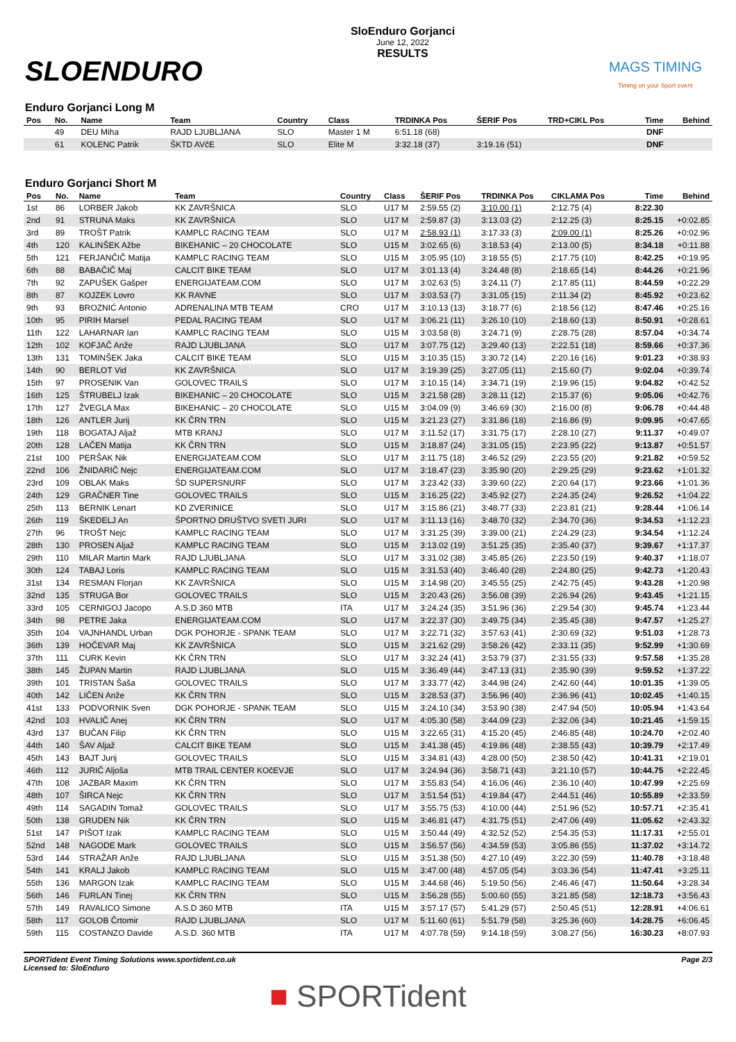SLOENDURO
SloEnduro Gorjanci
June 12, 2022
RESULTS
MAGS TIMING
Timing on your Sport event
Enduro Gorjanci Long M
| Pos | No. | Name | Team | Country | Class | TRDINKA Pos | ŠERIF Pos | TRD+CIKL Pos | Time | Behind |
| --- | --- | --- | --- | --- | --- | --- | --- | --- | --- | --- |
| | 49 | DEU Miha | RAJD LJUBLJANA | SLO | Master 1 M | 6:51.18 (68) | | | DNF | |
| | 61 | KOLENC Patrik | ŠKTD AVčE | SLO | Elite M | 3:32.18 (37) | 3:19.16 (51) | | DNF | |
Enduro Gorjanci Short M
| Pos | No. | Name | Team | Country | Class | ŠERIF Pos | TRDINKA Pos | CIKLAMA Pos | Time | Behind |
| --- | --- | --- | --- | --- | --- | --- | --- | --- | --- | --- |
| 1st | 86 | LORBER Jakob | KK ZAVRŠNICA | SLO | U17 M | 2:59.55 (2) | 3:10.00 (1) | 2:12.75 (4) | 8:22.30 | |
| 2nd | 91 | STRUNA Maks | KK ZAVRŠNICA | SLO | U17 M | 2:59.87 (3) | 3:13.03 (2) | 2:12.25 (3) | 8:25.15 | +0:02.85 |
| 3rd | 89 | TROŠT Patrik | KAMPLC RACING TEAM | SLO | U17 M | 2:58.93 (1) | 3:17.33 (3) | 2:09.00 (1) | 8:25.26 | +0:02.96 |
| 4th | 120 | KALINŠEK Ažbe | BIKEHANIC – 20 CHOCOLATE | SLO | U15 M | 3:02.65 (6) | 3:18.53 (4) | 2:13.00 (5) | 8:34.18 | +0:11.88 |
| 5th | 121 | FERJANČIČ Matija | KAMPLC RACING TEAM | SLO | U15 M | 3:05.95 (10) | 3:18.55 (5) | 2:17.75 (10) | 8:42.25 | +0:19.95 |
| 6th | 88 | BABAČIČ Maj | CALCIT BIKE TEAM | SLO | U17 M | 3:01.13 (4) | 3:24.48 (8) | 2:18.65 (14) | 8:44.26 | +0:21.96 |
| 7th | 92 | ZAPUŠEK Gašper | ENERGIJATEAM.COM | SLO | U17 M | 3:02.63 (5) | 3:24.11 (7) | 2:17.85 (11) | 8:44.59 | +0:22.29 |
| 8th | 87 | KOJZEK Lovro | KK RAVNE | SLO | U17 M | 3:03.53 (7) | 3:31.05 (15) | 2:11.34 (2) | 8:45.92 | +0:23.62 |
| 9th | 93 | BROZNIĆ Antonio | ADRENALINA MTB TEAM | CRO | U17 M | 3:10.13 (13) | 3:18.77 (6) | 2:18.56 (12) | 8:47.46 | +0:25.16 |
| 10th | 95 | PIRIH Marsel | PEDAL RACING TEAM | SLO | U17 M | 3:06.21 (11) | 3:26.10 (10) | 2:18.60 (13) | 8:50.91 | +0:28.61 |
| 11th | 122 | LAHARNAR Ian | KAMPLC RACING TEAM | SLO | U15 M | 3:03.58 (8) | 3:24.71 (9) | 2:28.75 (28) | 8:57.04 | +0:34.74 |
| 12th | 102 | KOFJAČ Anže | RAJD LJUBLJANA | SLO | U17 M | 3:07.75 (12) | 3:29.40 (13) | 2:22.51 (18) | 8:59.66 | +0:37.36 |
| 13th | 131 | TOMINŠEK Jaka | CALCIT BIKE TEAM | SLO | U15 M | 3:10.35 (15) | 3:30.72 (14) | 2:20.16 (16) | 9:01.23 | +0:38.93 |
| 14th | 90 | BERLOT Vid | KK ZAVRŠNICA | SLO | U17 M | 3:19.39 (25) | 3:27.05 (11) | 2:15.60 (7) | 9:02.04 | +0:39.74 |
| 15th | 97 | PROSENIK Van | GOLOVEC TRAILS | SLO | U17 M | 3:10.15 (14) | 3:34.71 (19) | 2:19.96 (15) | 9:04.82 | +0:42.52 |
| 16th | 125 | ŠTRUBELJ Izak | BIKEHANIC – 20 CHOCOLATE | SLO | U15 M | 3:21.58 (28) | 3:28.11 (12) | 2:15.37 (6) | 9:05.06 | +0:42.76 |
| 17th | 127 | ŽVEGLA Max | BIKEHANIC – 20 CHOCOLATE | SLO | U15 M | 3:04.09 (9) | 3:46.69 (30) | 2:16.00 (8) | 9:06.78 | +0:44.48 |
| 18th | 126 | ANTLER Jurij | KK ČRN TRN | SLO | U15 M | 3:21.23 (27) | 3:31.86 (18) | 2:16.86 (9) | 9:09.95 | +0:47.65 |
| 19th | 118 | BOGATAJ Aljaž | MTB KRANJ | SLO | U17 M | 3:11.52 (17) | 3:31.75 (17) | 2:28.10 (27) | 9:11.37 | +0:49.07 |
| 20th | 128 | LAČEN Matija | KK ČRN TRN | SLO | U15 M | 3:18.87 (24) | 3:31.05 (15) | 2:23.95 (22) | 9:13.87 | +0:51.57 |
| 21st | 100 | PERŠAK Nik | ENERGIJATEAM.COM | SLO | U17 M | 3:11.75 (18) | 3:46.52 (29) | 2:23.55 (20) | 9:21.82 | +0:59.52 |
| 22nd | 106 | ŽNIDARIČ Nejc | ENERGIJATEAM.COM | SLO | U17 M | 3:18.47 (23) | 3:35.90 (20) | 2:29.25 (29) | 9:23.62 | +1:01.32 |
| 23rd | 109 | OBLAK Maks | ŠD SUPERSNURF | SLO | U17 M | 3:23.42 (33) | 3:39.60 (22) | 2:20.64 (17) | 9:23.66 | +1:01.36 |
| 24th | 129 | GRAČNER Tine | GOLOVEC TRAILS | SLO | U15 M | 3:16.25 (22) | 3:45.92 (27) | 2:24.35 (24) | 9:26.52 | +1:04.22 |
| 25th | 113 | BERNIK Lenart | KD ZVERINICE | SLO | U17 M | 3:15.86 (21) | 3:48.77 (33) | 2:23.81 (21) | 9:28.44 | +1:06.14 |
| 26th | 119 | ŠKEDELJ An | ŠPORTNO DRUŠTVO SVETI JURI | SLO | U17 M | 3:11.13 (16) | 3:48.70 (32) | 2:34.70 (36) | 9:34.53 | +1:12.23 |
| 27th | 96 | TROŠT Nejc | KAMPLC RACING TEAM | SLO | U17 M | 3:31.25 (39) | 3:39.00 (21) | 2:24.29 (23) | 9:34.54 | +1:12.24 |
| 28th | 130 | PROSEN Aljaž | KAMPLC RACING TEAM | SLO | U15 M | 3:13.02 (19) | 3:51.25 (35) | 2:35.40 (37) | 9:39.67 | +1:17.37 |
| 29th | 110 | MILAR Martin Mark | RAJD LJUBLJANA | SLO | U17 M | 3:31.02 (38) | 3:45.85 (26) | 2:23.50 (19) | 9:40.37 | +1:18.07 |
| 30th | 124 | TABAJ Loris | KAMPLC RACING TEAM | SLO | U15 M | 3:31.53 (40) | 3:46.40 (28) | 2:24.80 (25) | 9:42.73 | +1:20.43 |
| 31st | 134 | RESMAN Florjan | KK ZAVRŠNICA | SLO | U15 M | 3:14.98 (20) | 3:45.55 (25) | 2:42.75 (45) | 9:43.28 | +1:20.98 |
| 32nd | 135 | STRUGA Bor | GOLOVEC TRAILS | SLO | U15 M | 3:20.43 (26) | 3:56.08 (39) | 2:26.94 (26) | 9:43.45 | +1:21.15 |
| 33rd | 105 | CERNIGOJ Jacopo | A.S.D 360 MTB | ITA | U17 M | 3:24.24 (35) | 3:51.96 (36) | 2:29.54 (30) | 9:45.74 | +1:23.44 |
| 34th | 98 | PETRE Jaka | ENERGIJATEAM.COM | SLO | U17 M | 3:22.37 (30) | 3:49.75 (34) | 2:35.45 (38) | 9:47.57 | +1:25.27 |
| 35th | 104 | VAJNHANDL Urban | DGK POHORJE - SPANK TEAM | SLO | U17 M | 3:22.71 (32) | 3:57.63 (41) | 2:30.69 (32) | 9:51.03 | +1:28.73 |
| 36th | 139 | HOČEVAR Maj | KK ZAVRŠNICA | SLO | U15 M | 3:21.62 (29) | 3:58.26 (42) | 2:33.11 (35) | 9:52.99 | +1:30.69 |
| 37th | 111 | CURK Kevin | KK ČRN TRN | SLO | U17 M | 3:32.24 (41) | 3:53.79 (37) | 2:31.55 (33) | 9:57.58 | +1:35.28 |
| 38th | 145 | ŽUPAN Martin | RAJD LJUBLJANA | SLO | U15 M | 3:36.49 (44) | 3:47.13 (31) | 2:35.90 (39) | 9:59.52 | +1:37.22 |
| 39th | 101 | TRISTAN Šaša | GOLOVEC TRAILS | SLO | U17 M | 3:33.77 (42) | 3:44.98 (24) | 2:42.60 (44) | 10:01.35 | +1:39.05 |
| 40th | 142 | LIČEN Anže | KK ČRN TRN | SLO | U15 M | 3:28.53 (37) | 3:56.96 (40) | 2:36.96 (41) | 10:02.45 | +1:40.15 |
| 41st | 133 | PODVORNIK Sven | DGK POHORJE - SPANK TEAM | SLO | U15 M | 3:24.10 (34) | 3:53.90 (38) | 2:47.94 (50) | 10:05.94 | +1:43.64 |
| 42nd | 103 | HVALIČ Anej | KK ČRN TRN | SLO | U17 M | 4:05.30 (58) | 3:44.09 (23) | 2:32.06 (34) | 10:21.45 | +1:59.15 |
| 43rd | 137 | BUČAN Filip | KK ČRN TRN | SLO | U15 M | 3:22.65 (31) | 4:15.20 (45) | 2:46.85 (48) | 10:24.70 | +2:02.40 |
| 44th | 140 | ŠAV Aljaž | CALCIT BIKE TEAM | SLO | U15 M | 3:41.38 (45) | 4:19.86 (48) | 2:38.55 (43) | 10:39.79 | +2:17.49 |
| 45th | 143 | BAJT Jurij | GOLOVEC TRAILS | SLO | U15 M | 3:34.81 (43) | 4:28.00 (50) | 2:38.50 (42) | 10:41.31 | +2:19.01 |
| 46th | 112 | JURIČ Aljoša | MTB TRAIL CENTER KOčEVJE | SLO | U17 M | 3:24.94 (36) | 3:58.71 (43) | 3:21.10 (57) | 10:44.75 | +2:22.45 |
| 47th | 108 | JAZBAR Maxim | KK ČRN TRN | SLO | U17 M | 3:55.83 (54) | 4:16.06 (46) | 2:36.10 (40) | 10:47.99 | +2:25.69 |
| 48th | 107 | ŠIRCA Nejc | KK ČRN TRN | SLO | U17 M | 3:51.54 (51) | 4:19.84 (47) | 2:44.51 (46) | 10:55.89 | +2:33.59 |
| 49th | 114 | SAGADIN Tomaž | GOLOVEC TRAILS | SLO | U17 M | 3:55.75 (53) | 4:10.00 (44) | 2:51.96 (52) | 10:57.71 | +2:35.41 |
| 50th | 138 | GRUDEN Nik | KK ČRN TRN | SLO | U15 M | 3:46.81 (47) | 4:31.75 (51) | 2:47.06 (49) | 11:05.62 | +2:43.32 |
| 51st | 147 | PIŠOT Izak | KAMPLC RACING TEAM | SLO | U15 M | 3:50.44 (49) | 4:32.52 (52) | 2:54.35 (53) | 11:17.31 | +2:55.01 |
| 52nd | 148 | NAGODE Mark | GOLOVEC TRAILS | SLO | U15 M | 3:56.57 (56) | 4:34.59 (53) | 3:05.86 (55) | 11:37.02 | +3:14.72 |
| 53rd | 144 | STRAŽAR Anže | RAJD LJUBLJANA | SLO | U15 M | 3:51.38 (50) | 4:27.10 (49) | 3:22.30 (59) | 11:40.78 | +3:18.48 |
| 54th | 141 | KRALJ Jakob | KAMPLC RACING TEAM | SLO | U15 M | 3:47.00 (48) | 4:57.05 (54) | 3:03.36 (54) | 11:47.41 | +3:25.11 |
| 55th | 136 | MARGON Izak | KAMPLC RACING TEAM | SLO | U15 M | 3:44.68 (46) | 5:19.50 (56) | 2:46.46 (47) | 11:50.64 | +3:28.34 |
| 56th | 146 | FURLAN Tinej | KK ČRN TRN | SLO | U15 M | 3:56.28 (55) | 5:00.60 (55) | 3:21.85 (58) | 12:18.73 | +3:56.43 |
| 57th | 149 | RAVALICO Simone | A.S.D 360 MTB | ITA | U15 M | 3:57.17 (57) | 5:41.29 (57) | 2:50.45 (51) | 12:28.91 | +4:06.61 |
| 58th | 117 | GOLOB Črtomir | RAJD LJUBLJANA | SLO | U17 M | 5:11.60 (61) | 5:51.79 (58) | 3:25.36 (60) | 14:28.75 | +6:06.45 |
| 59th | 115 | COSTANZO Davide | A.S.D. 360 MTB | ITA | U17 M | 4:07.78 (59) | 9:14.18 (59) | 3:08.27 (56) | 16:30.23 | +8:07.93 |
SPORTident Event Timing Solutions www.sportident.co.uk
Licensed to: SloEnduro
Page 2/3
■ SPORTident